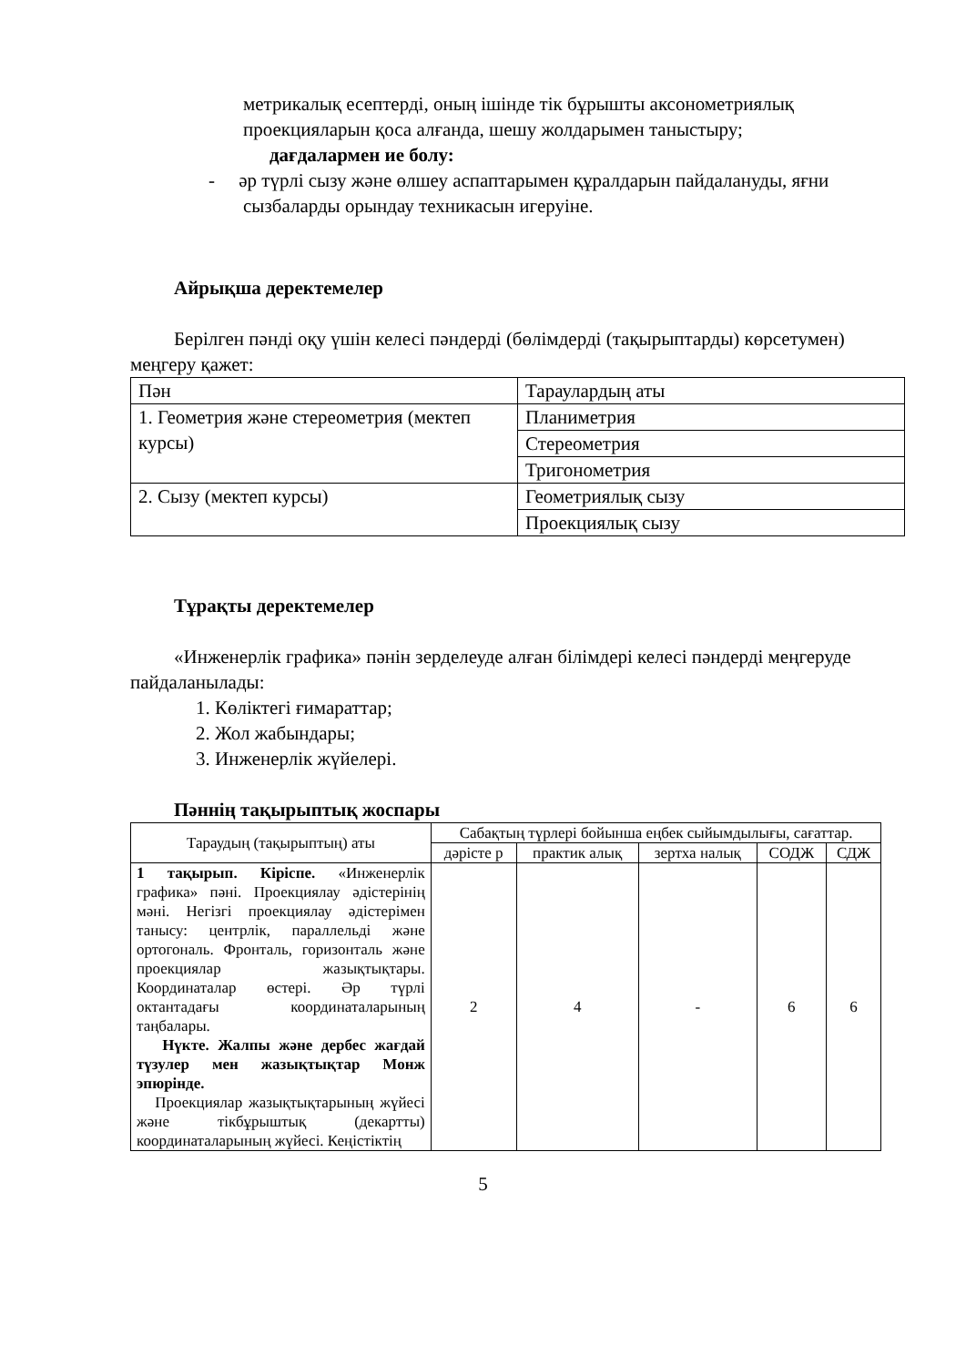метрикалық есептерді, оның ішінде тік бұрышты аксонометриялық проекцияларын қоса алғанда, шешу жолдарымен таныстыру;
дағдалармен ие болу:
- әр түрлі сызу және өлшеу аспаптарымен құралдарын пайдалануды, яғни сызбаларды орындау техникасын игеруіне.
Айрықша деректемелер
Берілген пәнді оқу үшін келесі пәндерді (бөлімдерді (тақырыптарды) көрсетумен) меңгеру қажет:
| Пән | Тараулардың аты |
| 1. Геометрия және стереометрия (мектеп курсы) | Планиметрия |
| | Стереометрия |
| | Тригонометрия |
| 2. Сызу (мектеп курсы) | Геометриялық сызу |
| | Проекциялық сызу |
Тұрақты деректемелер
«Инженерлік графика» пәнін зерделеуде алған білімдері келесі пәндерді меңгеруде пайдаланылады:
1. Көліктегі ғимараттар;
2. Жол жабындары;
3. Инженерлік жүйелері.
Пәннің тақырыптық жоспары
| Тараудың (тақырыптың) аты | Сабақтың түрлері бойынша еңбек сыйымдылығы, сағаттар. | | | | |
| --- | --- | --- | --- | --- | --- |
| | дәрісте р | практик алық | зертха налық | СОДЖ | СДЖ |
| 1 тақырып. Кіріспе. «Инженерлік графика» пәні. Проекциялау әдістерінің мәні. Негізгі проекциялау әдістерімен танысу: центрлік, параллельді және ортогональ. Фронталь, горизонталь және проекциялар жазықтықтары. Координаталар өстері. Әр түрлі октантадағы координаталарының таңбалары. Нүкте. Жалпы және дербес жағдай түзулер мен жазықтықтар Монж эпюрінде. Проекциялар жазықтықтарының жүйесі және тікбұрыштық (декартты) координаталарының жүйесі. Кеңістіктің | 2 | 4 | - | 6 | 6 |
5